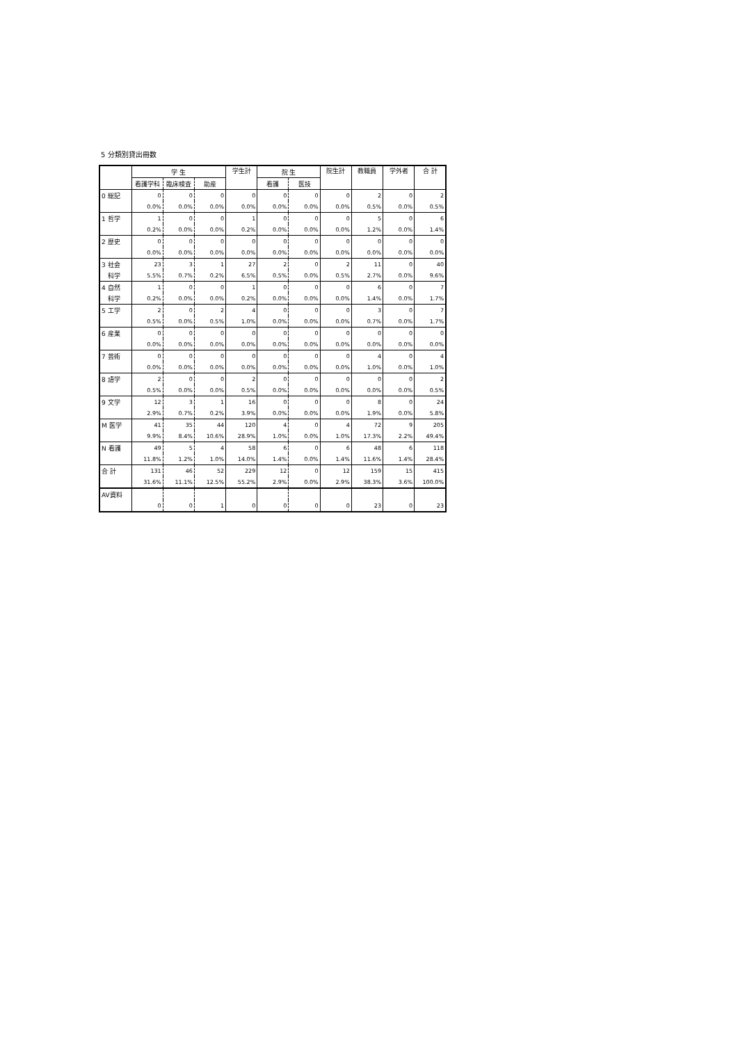5 分類別貸出冊数
| | 学 生 | | | 学生計 | 院 生 | | 院生計 | 教職員 | 学外者 | 合 計 |
| --- | --- | --- | --- | --- | --- | --- | --- | --- | --- | --- |
| | 看護学科 | 臨床検査 | 助産 | | 看護 | 医技 | | | | |
| 0 総記 | 0 | 0 | 0 | 0 | 0 | 0 | 0 | 2 | 0 | 2 |
| | 0.0% | 0.0% | 0.0% | 0.0% | 0.0% | 0.0% | 0.0% | 0.5% | 0.0% | 0.5% |
| 1 哲学 | 1 | 0 | 0 | 1 | 0 | 0 | 0 | 5 | 0 | 6 |
| | 0.2% | 0.0% | 0.0% | 0.2% | 0.0% | 0.0% | 0.0% | 1.2% | 0.0% | 1.4% |
| 2 歴史 | 0 | 0 | 0 | 0 | 0 | 0 | 0 | 0 | 0 | 0 |
| | 0.0% | 0.0% | 0.0% | 0.0% | 0.0% | 0.0% | 0.0% | 0.0% | 0.0% | 0.0% |
| 3 社会 | 23 | 3 | 1 | 27 | 2 | 0 | 2 | 11 | 0 | 40 |
| 科学 | 5.5% | 0.7% | 0.2% | 6.5% | 0.5% | 0.0% | 0.5% | 2.7% | 0.0% | 9.6% |
| 4 自然 | 1 | 0 | 0 | 1 | 0 | 0 | 0 | 6 | 0 | 7 |
| 科学 | 0.2% | 0.0% | 0.0% | 0.2% | 0.0% | 0.0% | 0.0% | 1.4% | 0.0% | 1.7% |
| 5 工学 | 2 | 0 | 2 | 4 | 0 | 0 | 0 | 3 | 0 | 7 |
| | 0.5% | 0.0% | 0.5% | 1.0% | 0.0% | 0.0% | 0.0% | 0.7% | 0.0% | 1.7% |
| 6 産業 | 0 | 0 | 0 | 0 | 0 | 0 | 0 | 0 | 0 | 0 |
| | 0.0% | 0.0% | 0.0% | 0.0% | 0.0% | 0.0% | 0.0% | 0.0% | 0.0% | 0.0% |
| 7 芸術 | 0 | 0 | 0 | 0 | 0 | 0 | 0 | 4 | 0 | 4 |
| | 0.0% | 0.0% | 0.0% | 0.0% | 0.0% | 0.0% | 0.0% | 1.0% | 0.0% | 1.0% |
| 8 語学 | 2 | 0 | 0 | 2 | 0 | 0 | 0 | 0 | 0 | 2 |
| | 0.5% | 0.0% | 0.0% | 0.5% | 0.0% | 0.0% | 0.0% | 0.0% | 0.0% | 0.5% |
| 9 文学 | 12 | 3 | 1 | 16 | 0 | 0 | 0 | 8 | 0 | 24 |
| | 2.9% | 0.7% | 0.2% | 3.9% | 0.0% | 0.0% | 0.0% | 1.9% | 0.0% | 5.8% |
| M 医学 | 41 | 35 | 44 | 120 | 4 | 0 | 4 | 72 | 9 | 205 |
| | 9.9% | 8.4% | 10.6% | 28.9% | 1.0% | 0.0% | 1.0% | 17.3% | 2.2% | 49.4% |
| N 看護 | 49 | 5 | 4 | 58 | 6 | 0 | 6 | 48 | 6 | 118 |
| | 11.8% | 1.2% | 1.0% | 14.0% | 1.4% | 0.0% | 1.4% | 11.6% | 1.4% | 28.4% |
| 合 計 | 131 | 46 | 52 | 229 | 12 | 0 | 12 | 159 | 15 | 415 |
| | 31.6% | 11.1% | 12.5% | 55.2% | 2.9% | 0.0% | 2.9% | 38.3% | 3.6% | 100.0% |
| AV資料 | | | | | | | | | | |
| | 0 | 0 | 1 | 0 | 0 | 0 | 0 | 23 | 0 | 23 |